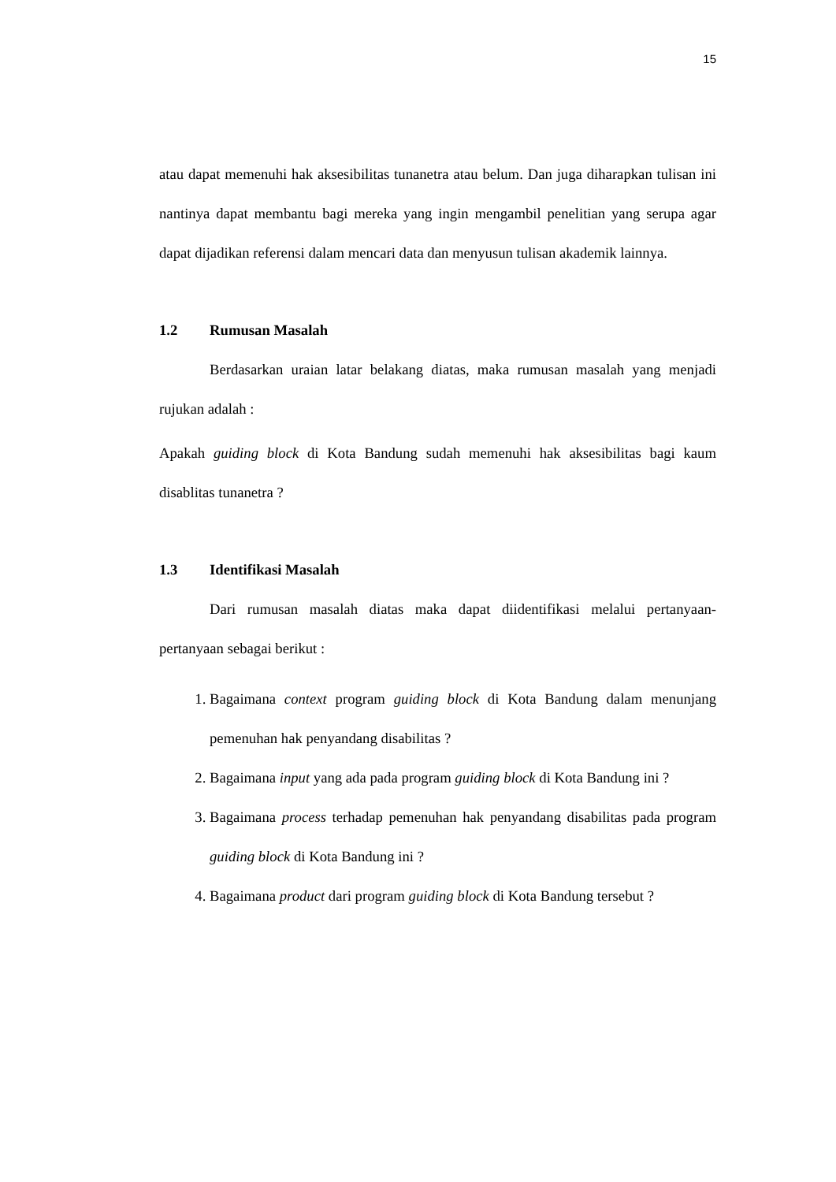15
atau dapat memenuhi hak aksesibilitas tunanetra atau belum. Dan juga diharapkan tulisan ini nantinya dapat membantu bagi mereka yang ingin mengambil penelitian yang serupa agar dapat dijadikan referensi dalam mencari data dan menyusun tulisan akademik lainnya.
1.2 Rumusan Masalah
Berdasarkan uraian latar belakang diatas, maka rumusan masalah yang menjadi rujukan adalah :
Apakah guiding block di Kota Bandung sudah memenuhi hak aksesibilitas bagi kaum disablitas tunanetra ?
1.3 Identifikasi Masalah
Dari rumusan masalah diatas maka dapat diidentifikasi melalui pertanyaan-pertanyaan sebagai berikut :
1. Bagaimana context program guiding block di Kota Bandung dalam menunjang pemenuhan hak penyandang disabilitas ?
2. Bagaimana input yang ada pada program guiding block di Kota Bandung ini ?
3. Bagaimana process terhadap pemenuhan hak penyandang disabilitas pada program guiding block di Kota Bandung ini ?
4. Bagaimana product dari program guiding block di Kota Bandung tersebut ?